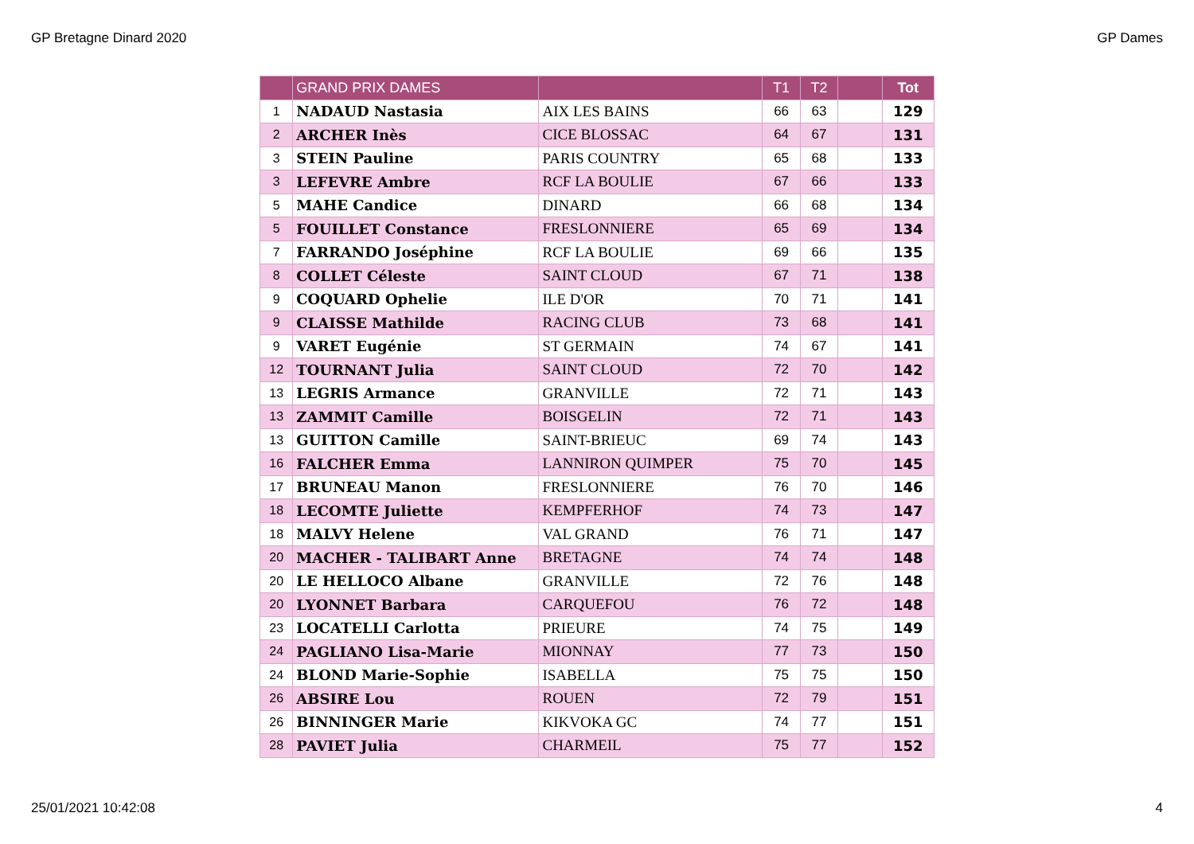GP Bretagne Dinard 2020 GP Dames
| | GRAND PRIX DAMES | | T1 | T2 | | Tot |
| --- | --- | --- | --- | --- | --- | --- |
| 1 | NADAUD Nastasia | AIX LES BAINS | 66 | 63 | | 129 |
| 2 | ARCHER Inès | CICE BLOSSAC | 64 | 67 | | 131 |
| 3 | STEIN Pauline | PARIS COUNTRY | 65 | 68 | | 133 |
| 3 | LEFEVRE Ambre | RCF LA BOULIE | 67 | 66 | | 133 |
| 5 | MAHE Candice | DINARD | 66 | 68 | | 134 |
| 5 | FOUILLET Constance | FRESLONNIERE | 65 | 69 | | 134 |
| 7 | FARRANDO Joséphine | RCF LA BOULIE | 69 | 66 | | 135 |
| 8 | COLLET Céleste | SAINT CLOUD | 67 | 71 | | 138 |
| 9 | COQUARD Ophelie | ILE D'OR | 70 | 71 | | 141 |
| 9 | CLAISSE Mathilde | RACING CLUB | 73 | 68 | | 141 |
| 9 | VARET Eugénie | ST GERMAIN | 74 | 67 | | 141 |
| 12 | TOURNANT Julia | SAINT CLOUD | 72 | 70 | | 142 |
| 13 | LEGRIS Armance | GRANVILLE | 72 | 71 | | 143 |
| 13 | ZAMMIT Camille | BOISGELIN | 72 | 71 | | 143 |
| 13 | GUITTON Camille | SAINT-BRIEUC | 69 | 74 | | 143 |
| 16 | FALCHER Emma | LANNIRON QUIMPER | 75 | 70 | | 145 |
| 17 | BRUNEAU Manon | FRESLONNIERE | 76 | 70 | | 146 |
| 18 | LECOMTE Juliette | KEMPFERHOF | 74 | 73 | | 147 |
| 18 | MALVY Helene | VAL GRAND | 76 | 71 | | 147 |
| 20 | MACHER - TALIBART Anne | BRETAGNE | 74 | 74 | | 148 |
| 20 | LE HELLOCO Albane | GRANVILLE | 72 | 76 | | 148 |
| 20 | LYONNET Barbara | CARQUEFOU | 76 | 72 | | 148 |
| 23 | LOCATELLI Carlotta | PRIEURE | 74 | 75 | | 149 |
| 24 | PAGLIANO Lisa-Marie | MIONNAY | 77 | 73 | | 150 |
| 24 | BLOND Marie-Sophie | ISABELLA | 75 | 75 | | 150 |
| 26 | ABSIRE Lou | ROUEN | 72 | 79 | | 151 |
| 26 | BINNINGER Marie | KIKVOKA GC | 74 | 77 | | 151 |
| 28 | PAVIET Julia | CHARMEIL | 75 | 77 | | 152 |
25/01/2021 10:42:08 4